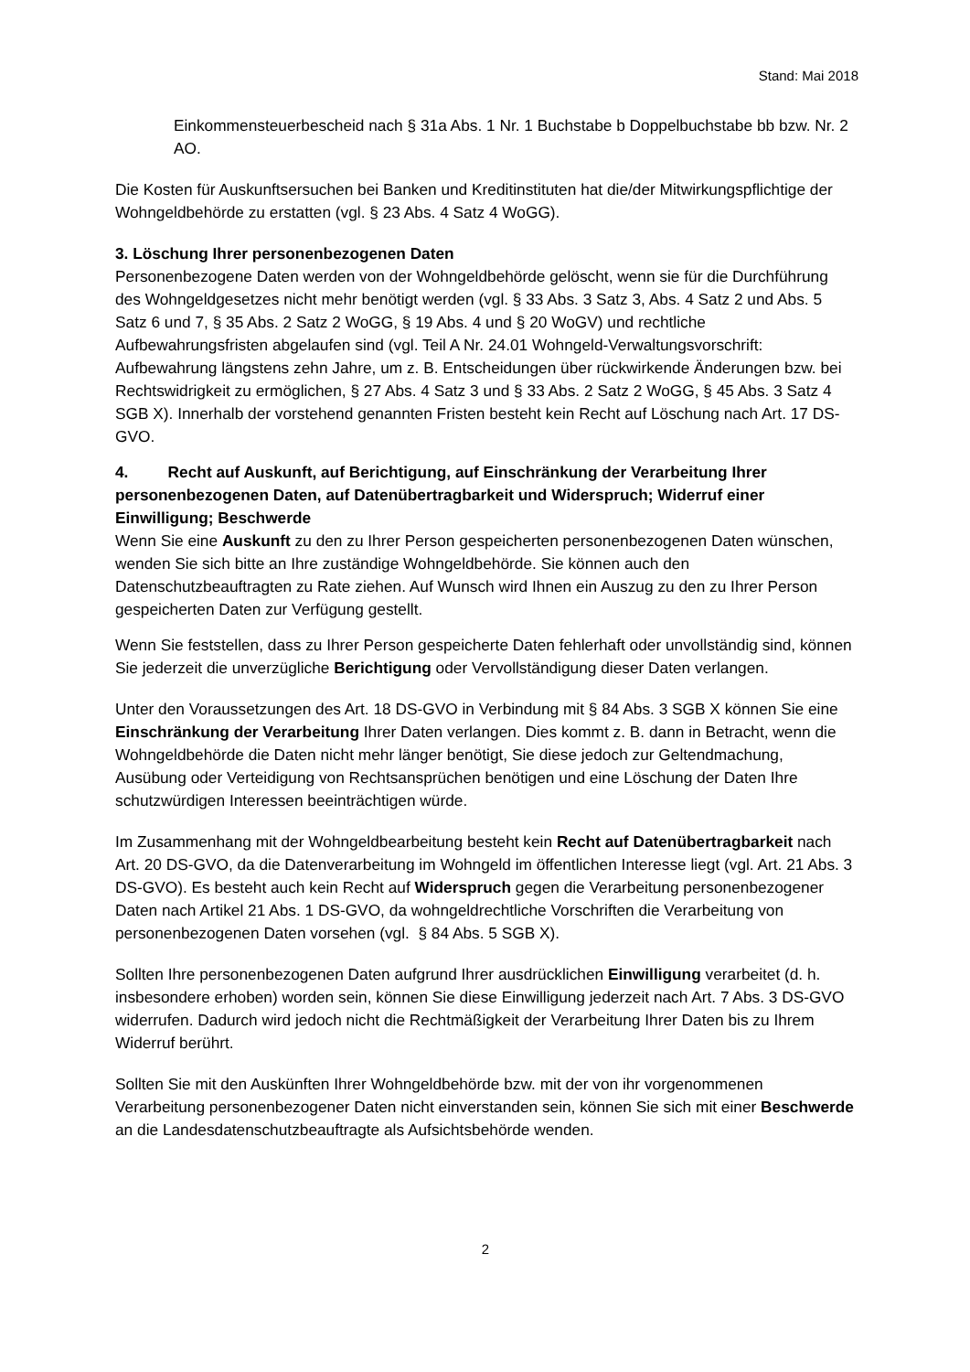Stand: Mai 2018
Einkommensteuerbescheid nach § 31a Abs. 1 Nr. 1 Buchstabe b Doppelbuchstabe bb bzw. Nr. 2 AO.
Die Kosten für Auskunftsersuchen bei Banken und Kreditinstituten hat die/der Mitwirkungspflichtige der Wohngeldbehörde zu erstatten (vgl. § 23 Abs. 4 Satz 4 WoGG).
3. Löschung Ihrer personenbezogenen Daten
Personenbezogene Daten werden von der Wohngeldbehörde gelöscht, wenn sie für die Durchführung des Wohngeldgesetzes nicht mehr benötigt werden (vgl. § 33 Abs. 3 Satz 3, Abs. 4 Satz 2 und Abs. 5 Satz 6 und 7, § 35 Abs. 2 Satz 2 WoGG, § 19 Abs. 4 und § 20 WoGV) und rechtliche Aufbewahrungsfristen abgelaufen sind (vgl. Teil A Nr. 24.01 Wohngeld-Verwaltungsvorschrift: Aufbewahrung längstens zehn Jahre, um z. B. Entscheidungen über rückwirkende Änderungen bzw. bei Rechtswidrigkeit zu ermöglichen, § 27 Abs. 4 Satz 3 und § 33 Abs. 2 Satz 2 WoGG, § 45 Abs. 3 Satz 4 SGB X). Innerhalb der vorstehend genannten Fristen besteht kein Recht auf Löschung nach Art. 17 DS-GVO.
4. Recht auf Auskunft, auf Berichtigung, auf Einschränkung der Verarbeitung Ihrer personenbezogenen Daten, auf Datenübertragbarkeit und Widerspruch; Widerruf einer Einwilligung; Beschwerde
Wenn Sie eine Auskunft zu den zu Ihrer Person gespeicherten personenbezogenen Daten wünschen, wenden Sie sich bitte an Ihre zuständige Wohngeldbehörde. Sie können auch den Datenschutzbeauftragten zu Rate ziehen. Auf Wunsch wird Ihnen ein Auszug zu den zu Ihrer Person gespeicherten Daten zur Verfügung gestellt.
Wenn Sie feststellen, dass zu Ihrer Person gespeicherte Daten fehlerhaft oder unvollständig sind, können Sie jederzeit die unverzügliche Berichtigung oder Vervollständigung dieser Daten verlangen.
Unter den Voraussetzungen des Art. 18 DS-GVO in Verbindung mit § 84 Abs. 3 SGB X können Sie eine Einschränkung der Verarbeitung Ihrer Daten verlangen. Dies kommt z. B. dann in Betracht, wenn die Wohngeldbehörde die Daten nicht mehr länger benötigt, Sie diese jedoch zur Geltendmachung, Ausübung oder Verteidigung von Rechtsansprüchen benötigen und eine Löschung der Daten Ihre schutzwürdigen Interessen beeinträchtigen würde.
Im Zusammenhang mit der Wohngeldbearbeitung besteht kein Recht auf Datenübertragbarkeit nach Art. 20 DS-GVO, da die Datenverarbeitung im Wohngeld im öffentlichen Interesse liegt (vgl. Art. 21 Abs. 3 DS-GVO). Es besteht auch kein Recht auf Widerspruch gegen die Verarbeitung personenbezogener Daten nach Artikel 21 Abs. 1 DS-GVO, da wohngeldrechtliche Vorschriften die Verarbeitung von personenbezogenen Daten vorsehen (vgl. § 84 Abs. 5 SGB X).
Sollten Ihre personenbezogenen Daten aufgrund Ihrer ausdrücklichen Einwilligung verarbeitet (d. h. insbesondere erhoben) worden sein, können Sie diese Einwilligung jederzeit nach Art. 7 Abs. 3 DS-GVO widerrufen. Dadurch wird jedoch nicht die Rechtmäßigkeit der Verarbeitung Ihrer Daten bis zu Ihrem Widerruf berührt.
Sollten Sie mit den Auskünften Ihrer Wohngeldbehörde bzw. mit der von ihr vorgenommenen Verarbeitung personenbezogener Daten nicht einverstanden sein, können Sie sich mit einer Beschwerde an die Landesdatenschutzbeauftragte als Aufsichtsbehörde wenden.
2